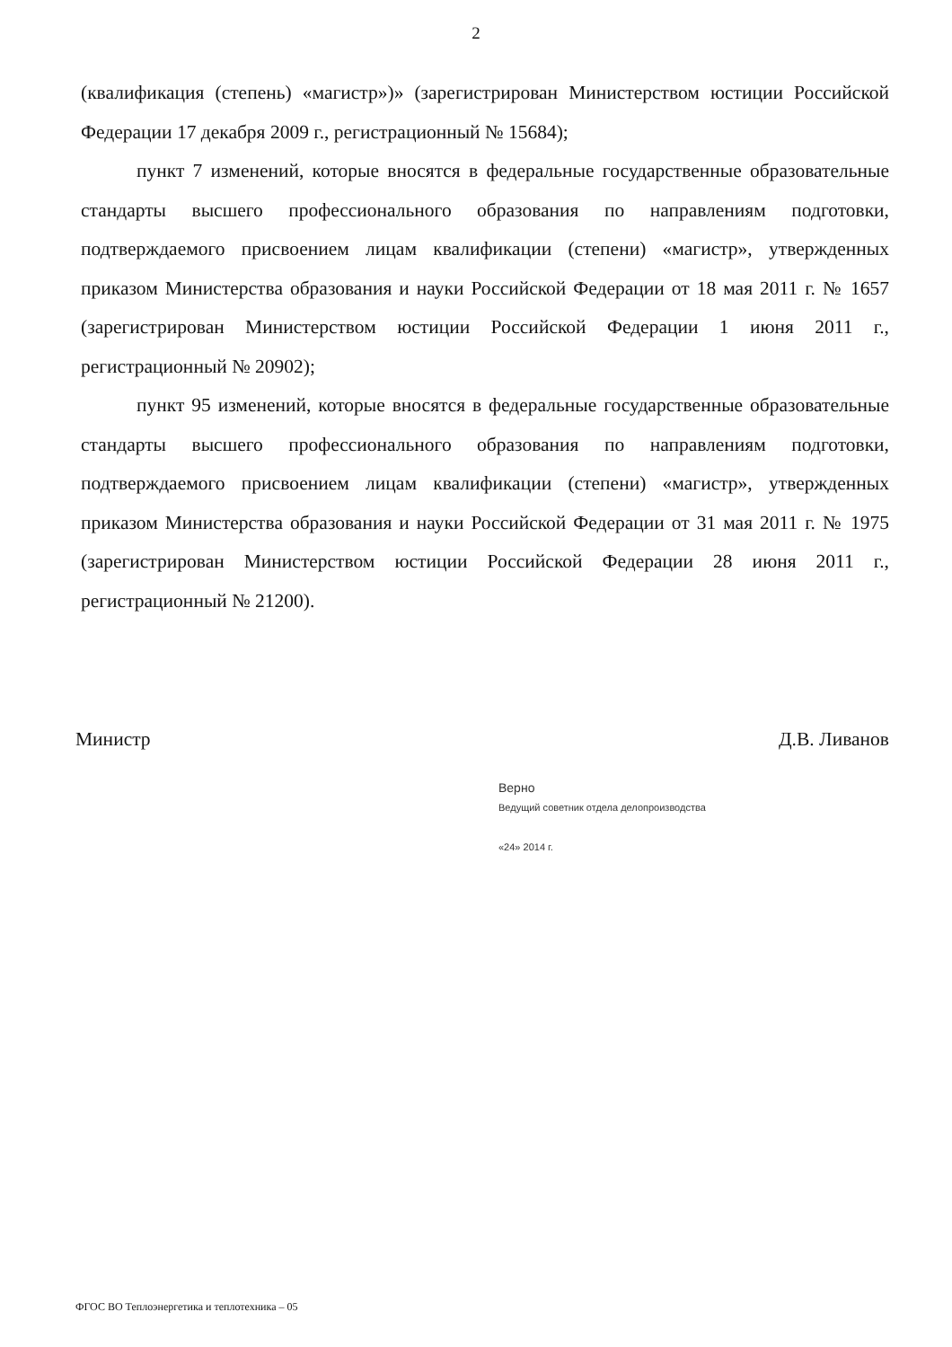2
(квалификация (степень) «магистр»)» (зарегистрирован Министерством юстиции Российской Федерации 17 декабря 2009 г., регистрационный № 15684);
пункт 7 изменений, которые вносятся в федеральные государственные образовательные стандарты высшего профессионального образования по направлениям подготовки, подтверждаемого присвоением лицам квалификации (степени) «магистр», утвержденных приказом Министерства образования и науки Российской Федерации от 18 мая 2011 г. № 1657 (зарегистрирован Министерством юстиции Российской Федерации 1 июня 2011 г., регистрационный № 20902);
пункт 95 изменений, которые вносятся в федеральные государственные образовательные стандарты высшего профессионального образования по направлениям подготовки, подтверждаемого присвоением лицам квалификации (степени) «магистр», утвержденных приказом Министерства образования и науки Российской Федерации от 31 мая 2011 г. № 1975 (зарегистрирован Министерством юстиции Российской Федерации 28 июня 2011 г., регистрационный № 21200).
Министр Д.В. Ливанов
Верно
Ведущий советник отдела делопроизводства
«24» 2014 г.
ФГОС ВО Теплоэнергетика и теплотехника – 05